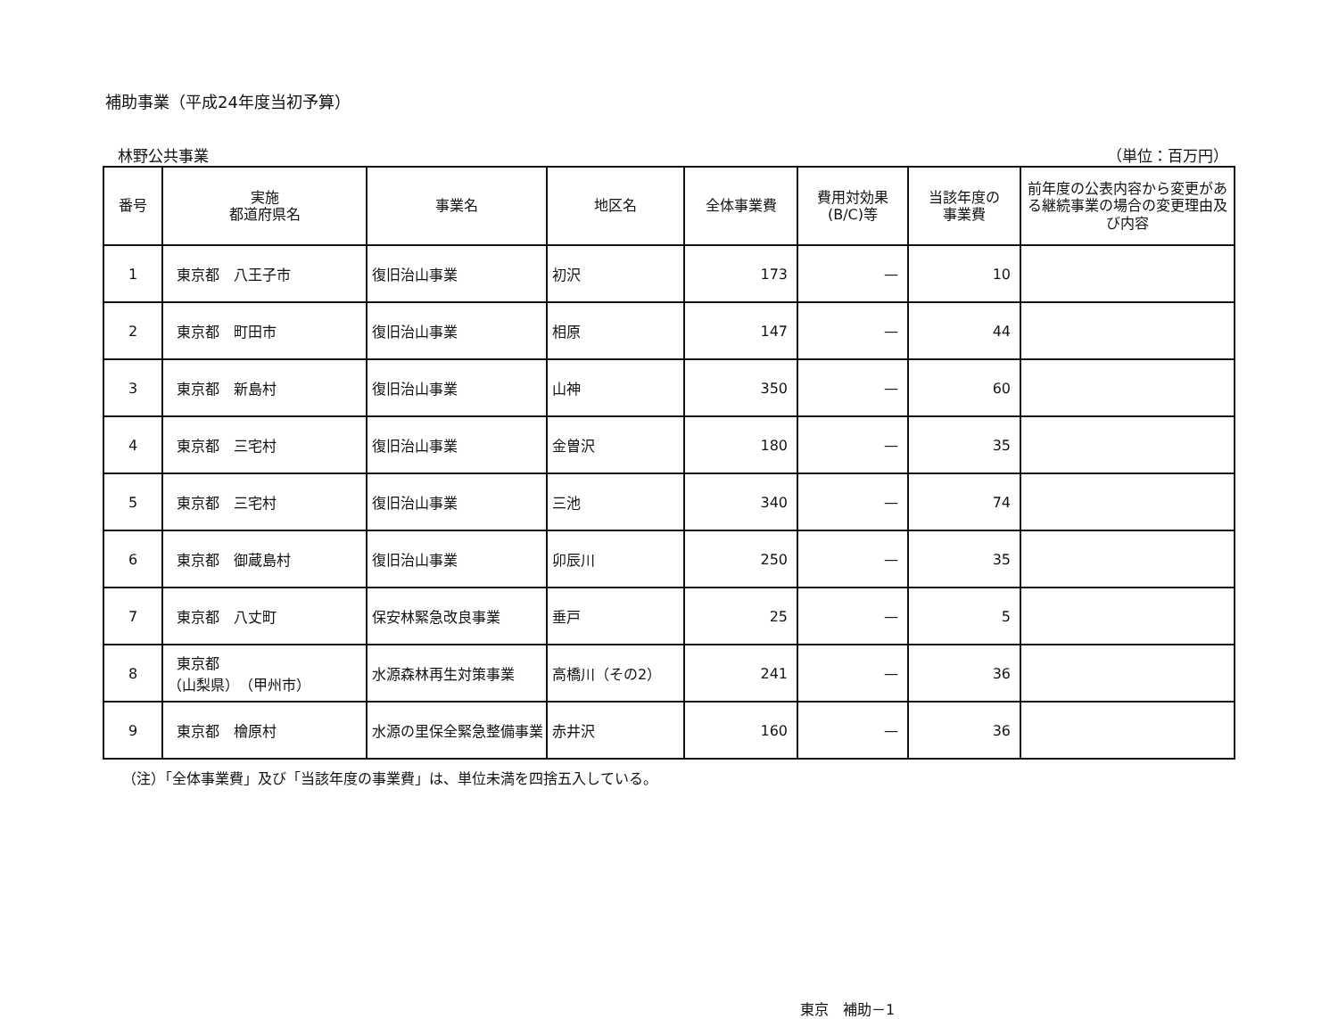補助事業（平成24年度当初予算）
林野公共事業 （単位：百万円）
| 番号 | 実施 都道府県名 | 事業名 | 地区名 | 全体事業費 | 費用対効果 (B/C)等 | 当該年度の 事業費 | 前年度の公表内容から変更がある継続事業の場合の変更理由及び内容 |
| --- | --- | --- | --- | --- | --- | --- | --- |
| 1 | 東京都 八王子市 | 復旧治山事業 | 初沢 | 173 | — | 10 | |
| 2 | 東京都 町田市 | 復旧治山事業 | 相原 | 147 | — | 44 | |
| 3 | 東京都 新島村 | 復旧治山事業 | 山神 | 350 | — | 60 | |
| 4 | 東京都 三宅村 | 復旧治山事業 | 金曽沢 | 180 | — | 35 | |
| 5 | 東京都 三宅村 | 復旧治山事業 | 三池 | 340 | — | 74 | |
| 6 | 東京都 御蔵島村 | 復旧治山事業 | 卯辰川 | 250 | — | 35 | |
| 7 | 東京都 八丈町 | 保安林緊急改良事業 | 垂戸 | 25 | — | 5 | |
| 8 | 東京都 （山梨県） （甲州市） | 水源森林再生対策事業 | 高橋川（その2） | 241 | — | 36 | |
| 9 | 東京都 檜原村 | 水源の里保全緊急整備事業 | 赤井沢 | 160 | — | 36 | |
（注）「全体事業費」及び「当該年度の事業費」は、単位未満を四捨五入している。
東京　補助－1